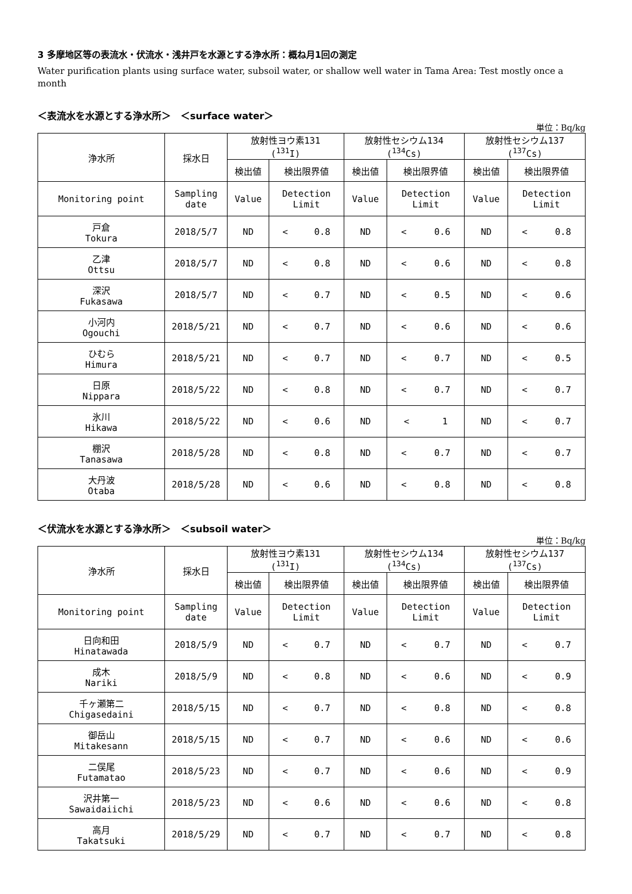3 多摩地区等の表流水・伏流水・浅井戸を水源とする浄水所：概ね月1回の測定
Water purification plants using surface water, subsoil water, or shallow well water in Tama Area: Test mostly once a month
＜表流水を水源とする浄水所＞　＜surface water＞
単位：Bq/kg
| 浄水所 | 採水日 | 放射性ヨウ素131 (<sup>131</sup>I) | | 放射性セシウム134 (<sup>134</sup>Cs) | | 放射性セシウム137 (<sup>137</sup>Cs) | |
| --- | --- | --- | --- | --- | --- | --- | --- |
| | | 検出値 | 検出限界値 | 検出値 | 検出限界値 | 検出値 | 検出限界値 |
| Monitoring point | Sampling date | Value | Detection Limit | Value | Detection Limit | Value | Detection Limit |
| 戸倉 Tokura | 2018/5/7 | ND | < 0.8 | ND | < 0.6 | ND | < 0.8 |
| 乙津 Ottsu | 2018/5/7 | ND | < 0.8 | ND | < 0.6 | ND | < 0.8 |
| 深沢 Fukasawa | 2018/5/7 | ND | < 0.7 | ND | < 0.5 | ND | < 0.6 |
| 小河内 Ogouchi | 2018/5/21 | ND | < 0.7 | ND | < 0.6 | ND | < 0.6 |
| ひむら Himura | 2018/5/21 | ND | < 0.7 | ND | < 0.7 | ND | < 0.5 |
| 日原 Nippara | 2018/5/22 | ND | < 0.8 | ND | < 0.7 | ND | < 0.7 |
| 氷川 Hikawa | 2018/5/22 | ND | < 0.6 | ND | < 1 | ND | < 0.7 |
| 棚沢 Tanasawa | 2018/5/28 | ND | < 0.8 | ND | < 0.7 | ND | < 0.7 |
| 大丹波 Otaba | 2018/5/28 | ND | < 0.6 | ND | < 0.8 | ND | < 0.8 |
＜伏流水を水源とする浄水所＞　＜subsoil water＞
単位：Bq/kg
| 浄水所 | 採水日 | 放射性ヨウ素131 (<sup>131</sup>I) | | 放射性セシウム134 (<sup>134</sup>Cs) | | 放射性セシウム137 (<sup>137</sup>Cs) | |
| --- | --- | --- | --- | --- | --- | --- | --- |
| | | 検出値 | 検出限界値 | 検出値 | 検出限界値 | 検出値 | 検出限界値 |
| Monitoring point | Sampling date | Value | Detection Limit | Value | Detection Limit | Value | Detection Limit |
| 日向和田 Hinatawada | 2018/5/9 | ND | < 0.7 | ND | < 0.7 | ND | < 0.7 |
| 成木 Nariki | 2018/5/9 | ND | < 0.8 | ND | < 0.6 | ND | < 0.9 |
| 千ヶ瀬第二 Chigasedaini | 2018/5/15 | ND | < 0.7 | ND | < 0.8 | ND | < 0.8 |
| 御岳山 Mitakesann | 2018/5/15 | ND | < 0.7 | ND | < 0.6 | ND | < 0.6 |
| 二俣尾 Futamatao | 2018/5/23 | ND | < 0.7 | ND | < 0.6 | ND | < 0.9 |
| 沢井第一 Sawaidaiichi | 2018/5/23 | ND | < 0.6 | ND | < 0.6 | ND | < 0.8 |
| 高月 Takatsuki | 2018/5/29 | ND | < 0.7 | ND | < 0.7 | ND | < 0.8 |